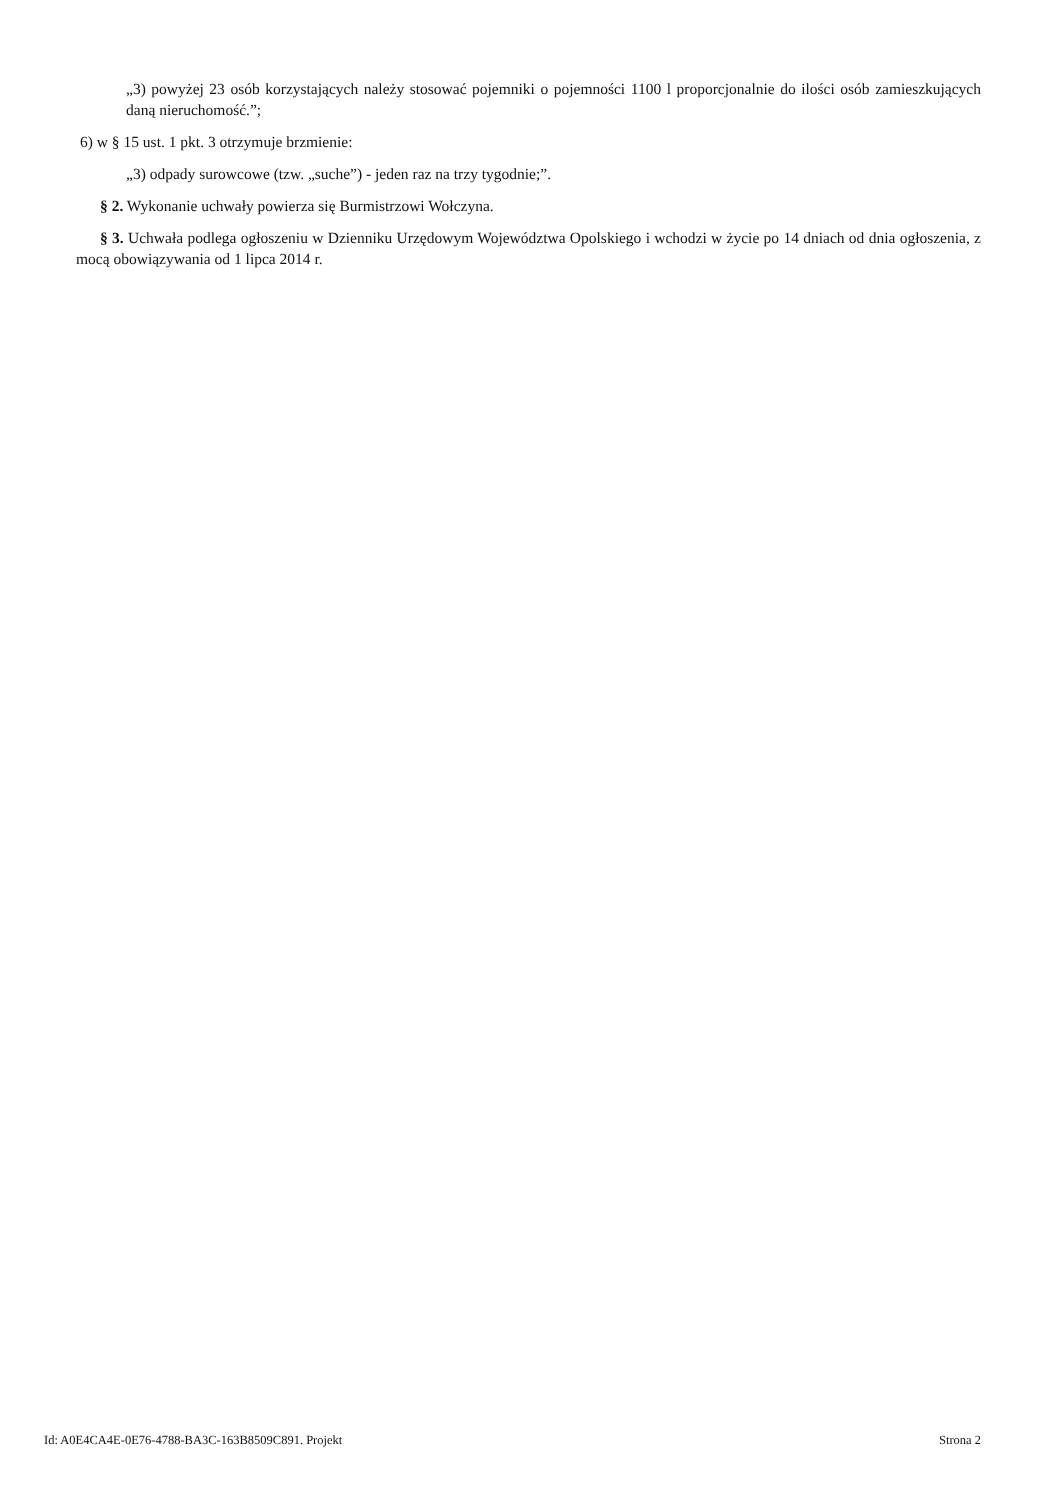„3) powyżej 23 osób korzystających należy stosować pojemniki o pojemności 1100 l proporcjonalnie do ilości osób zamieszkujących daną nieruchomość.”;
6) w § 15 ust. 1 pkt. 3 otrzymuje brzmienie:
„3) odpady surowcowe (tzw. „suche”) - jeden raz na trzy tygodnie;”.
§ 2. Wykonanie uchwały powierza się Burmistrzowi Wołczyna.
§ 3. Uchwała podlega ogłoszeniu w Dzienniku Urzędowym Województwa Opolskiego i wchodzi w życie po 14 dniach od dnia ogłoszenia, z mocą obowiązywania od 1 lipca 2014 r.
Id: A0E4CA4E-0E76-4788-BA3C-163B8509C891. Projekt Strona 2